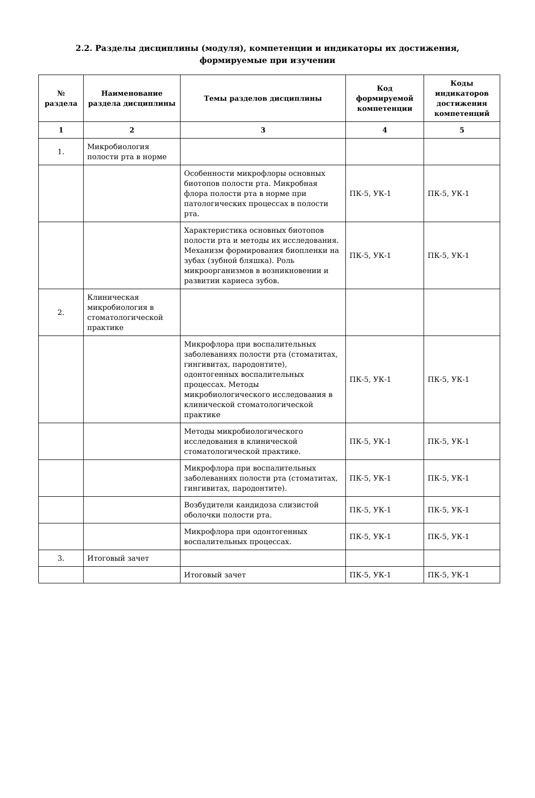2.2. Разделы дисциплины (модуля), компетенции и индикаторы их достижения,
формируемые при изучении
| № раздела | Наименование раздела дисциплины | Темы разделов дисциплины | Код формируемой компетенции | Коды индикаторов достижения компетенций |
| --- | --- | --- | --- | --- |
| 1 | 2 | 3 | 4 | 5 |
| 1. | Микробиология полости рта в норме | | | |
| | | Особенности микрофлоры основных биотопов полости рта. Микробная флора полости рта в норме при патологических процессах в полости рта. | ПК-5, УК-1 | ПК-5, УК-1 |
| | | Характеристика основных биотопов полости рта и методы их исследования. Механизм формирования биопленки на зубах (зубной бляшка). Роль микроорганизмов в возникновении и развитии кариеса зубов. | ПК-5, УК-1 | ПК-5, УК-1 |
| 2. | Клиническая микробиология в стоматологической практике | | | |
| | | Микрофлора при воспалительных заболеваниях полости рта (стоматитах, гингивитах, пародонтите), одонтогенных воспалительных процессах. Методы микробиологического исследования в клинической стоматологической практике | ПК-5, УК-1 | ПК-5, УК-1 |
| | | Методы микробиологического исследования в клинической стоматологической практике. | ПК-5, УК-1 | ПК-5, УК-1 |
| | | Микрофлора при воспалительных заболеваниях полости рта (стоматитах, гингивитах, пародонтите). | ПК-5, УК-1 | ПК-5, УК-1 |
| | | Возбудители кандидоза слизистой оболочки полости рта. | ПК-5, УК-1 | ПК-5, УК-1 |
| | | Микрофлора при одонтогенных воспалительных процессах. | ПК-5, УК-1 | ПК-5, УК-1 |
| 3. | Итоговый зачет | | | |
| | | Итоговый зачет | ПК-5, УК-1 | ПК-5, УК-1 |